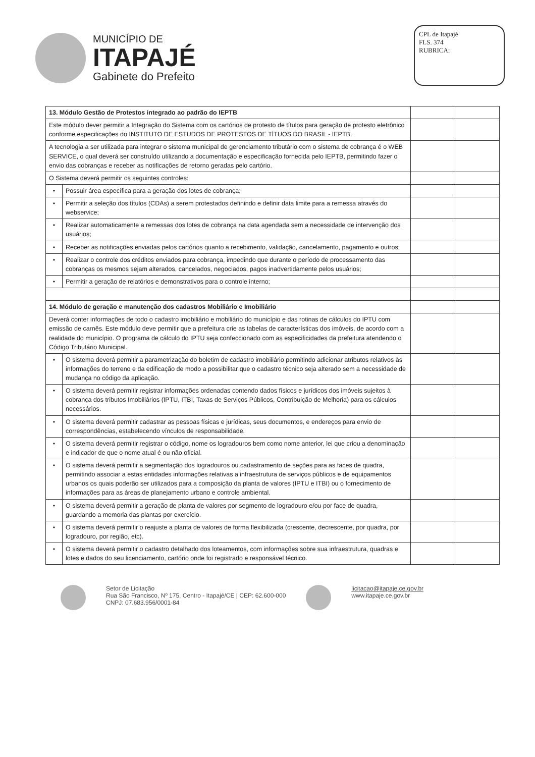MUNICÍPIO DE
ITAPAJÉ
Gabinete do Prefeito
CPL de Itapajé
FLS. 374
RUBRICA:
| 13. Módulo Gestão de Protestos integrado ao padrão do IEPTB | | | |
| Este módulo dever permitir a Integração do Sistema com os cartórios de protesto de títulos para geração de protesto eletrônico conforme especificações do INSTITUTO DE ESTUDOS DE PROTESTOS DE TÍTUOS DO BRASIL - IEPTB. | | | |
| A tecnologia a ser utilizada para integrar o sistema municipal de gerenciamento tributário com o sistema de cobrança é o WEB SERVICE, o qual deverá ser construído utilizando a documentação e especificação fornecida pelo IEPTB, permitindo fazer o envio das cobranças e receber as notificações de retorno geradas pelo cartório. | | | |
| O Sistema deverá permitir os seguintes controles: | | | |
| • | Possuir área específica para a geração dos lotes de cobrança; | | |
| • | Permitir a seleção dos títulos (CDAs) a serem protestados definindo e definir data limite para a remessa através do webservice; | | |
| • | Realizar automaticamente a remessas dos lotes de cobrança na data agendada sem a necessidade de intervenção dos usuários; | | |
| • | Receber as notificações enviadas pelos cartórios quanto a recebimento, validação, cancelamento, pagamento e outros; | | |
| • | Realizar o controle dos créditos enviados para cobrança, impedindo que durante o período de processamento das cobranças os mesmos sejam alterados, cancelados, negociados, pagos inadvertidamente pelos usuários; | | |
| • | Permitir a geração de relatórios e demonstrativos para o controle interno; | | |
| 14. Módulo de geração e manutenção dos cadastros Mobiliário e Imobiliário | | | |
| Deverá conter informações de todo o cadastro imobiliário e mobiliário do município e das rotinas de cálculos do IPTU com emissão de carnês. Este módulo deve permitir que a prefeitura crie as tabelas de características dos imóveis, de acordo com a realidade do município. O programa de cálculo do IPTU seja confeccionado com as especificidades da prefeitura atendendo o Código Tributário Municipal. | | | |
| • | O sistema deverá permitir a parametrização do boletim de cadastro imobiliário permitindo adicionar atributos relativos às informações do terreno e da edificação de modo a possibilitar que o cadastro técnico seja alterado sem a necessidade de mudança no código da aplicação. | | |
| • | O sistema deverá permitir registrar informações ordenadas contendo dados físicos e jurídicos dos imóveis sujeitos à cobrança dos tributos Imobiliários (IPTU, ITBI, Taxas de Serviços Públicos, Contribuição de Melhoria) para os cálculos necessários. | | |
| • | O sistema deverá permitir cadastrar as pessoas físicas e jurídicas, seus documentos, e endereços para envio de correspondências, estabelecendo vínculos de responsabilidade. | | |
| • | O sistema deverá permitir registrar o código, nome os logradouros bem como nome anterior, lei que criou a denominação e indicador de que o nome atual é ou não oficial. | | |
| • | O sistema deverá permitir a segmentação dos logradouros ou cadastramento de seções para as faces de quadra, permitindo associar a estas entidades informações relativas a infraestrutura de serviços públicos e de equipamentos urbanos os quais poderão ser utilizados para a composição da planta de valores (IPTU e ITBI) ou o fornecimento de informações para as áreas de planejamento urbano e controle ambiental. | | |
| • | O sistema deverá permitir a geração de planta de valores por segmento de logradouro e/ou por face de quadra, guardando a memoria das plantas por exercício. | | |
| • | O sistema deverá permitir o reajuste a planta de valores de forma flexibilizada (crescente, decrescente, por quadra, por logradouro, por região, etc). | | |
| • | O sistema deverá permitir o cadastro detalhado dos loteamentos, com informações sobre sua infraestrutura, quadras e lotes e dados do seu licenciamento, cartório onde foi registrado e responsável técnico. | | |
Setor de Licitação
Rua São Francisco, Nº 175, Centro - Itapajé/CE | CEP: 62.600-000
CNPJ: 07.683.956/0001-84
licitacao@itapaje.ce.gov.br
www.itapaje.ce.gov.br